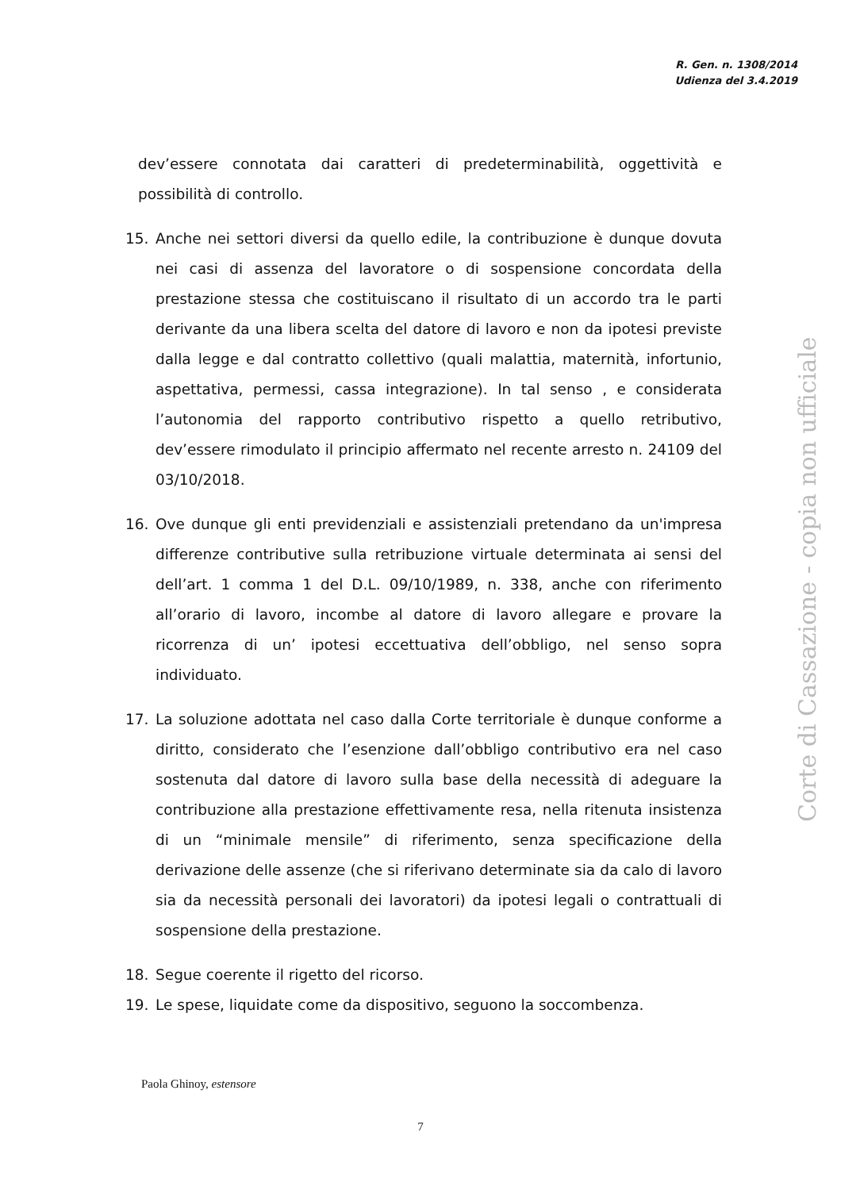R. Gen. n. 1308/2014
Udienza del 3.4.2019
dev’essere connotata dai caratteri di predeterminabilità, oggettività e possibilità di controllo.
15. Anche nei settori diversi da quello edile, la contribuzione è dunque dovuta nei casi di assenza del lavoratore o di sospensione concordata della prestazione stessa che costituiscano il risultato di un accordo tra le parti derivante da una libera scelta del datore di lavoro e non da ipotesi previste dalla legge e dal contratto collettivo (quali malattia, maternità, infortunio, aspettativa, permessi, cassa integrazione). In tal senso , e considerata l’autonomia del rapporto contributivo rispetto a quello retributivo, dev’essere rimodulato il principio affermato nel recente arresto n. 24109 del 03/10/2018.
16. Ove dunque gli enti previdenziali e assistenziali pretendano da un'impresa differenze contributive sulla retribuzione virtuale determinata ai sensi del dell’art. 1 comma 1 del D.L. 09/10/1989, n. 338, anche con riferimento all’orario di lavoro, incombe al datore di lavoro allegare e provare la ricorrenza di un’ ipotesi eccettuativa dell’obbligo, nel senso sopra individuato.
17. La soluzione adottata nel caso dalla Corte territoriale è dunque conforme a diritto, considerato che l’esenzione dall’obbligo contributivo era nel caso sostenuta dal datore di lavoro sulla base della necessità di adeguare la contribuzione alla prestazione effettivamente resa, nella ritenuta insistenza di un “minimale mensile” di riferimento, senza specificazione della derivazione delle assenze (che si riferivano determinate sia da calo di lavoro sia da necessità personali dei lavoratori) da ipotesi legali o contrattuali di sospensione della prestazione.
18. Segue coerente il rigetto del ricorso.
19. Le spese, liquidate come da dispositivo, seguono la soccombenza.
Corte di Cassazione - copia non ufficiale
Paola Ghinoy, estensore
7